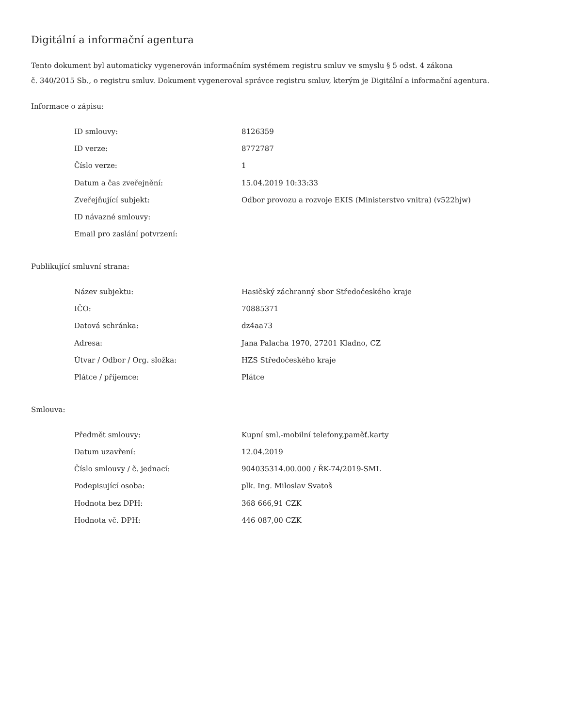Digitální a informační agentura
Tento dokument byl automaticky vygenerován informačním systémem registru smluv ve smyslu § 5 odst. 4 zákona
č. 340/2015 Sb., o registru smluv. Dokument vygeneroval správce registru smluv, kterým je Digitální a informační agentura.
Informace o zápisu:
| ID smlouvy: | 8126359 |
| ID verze: | 8772787 |
| Číslo verze: | 1 |
| Datum a čas zveřejnění: | 15.04.2019 10:33:33 |
| Zveřejňující subjekt: | Odbor provozu a rozvoje EKIS (Ministerstvo vnitra) (v522hjw) |
| ID návazné smlouvy: | |
| Email pro zaslání potvrzení: | |
Publikující smluvní strana:
| Název subjektu: | Hasičský záchranný sbor Středočeského kraje |
| IČO: | 70885371 |
| Datová schránka: | dz4aa73 |
| Adresa: | Jana Palacha 1970, 27201 Kladno, CZ |
| Útvar / Odbor / Org. složka: | HZS Středočeského kraje |
| Plátce / příjemce: | Plátce |
Smlouva:
| Předmět smlouvy: | Kupní sml.-mobilní telefony,paměť.karty |
| Datum uzavření: | 12.04.2019 |
| Číslo smlouvy / č. jednací: | 904035314.00.000 / ŘK-74/2019-SML |
| Podepisující osoba: | plk. Ing. Miloslav Svatoš |
| Hodnota bez DPH: | 368 666,91 CZK |
| Hodnota vč. DPH: | 446 087,00 CZK |